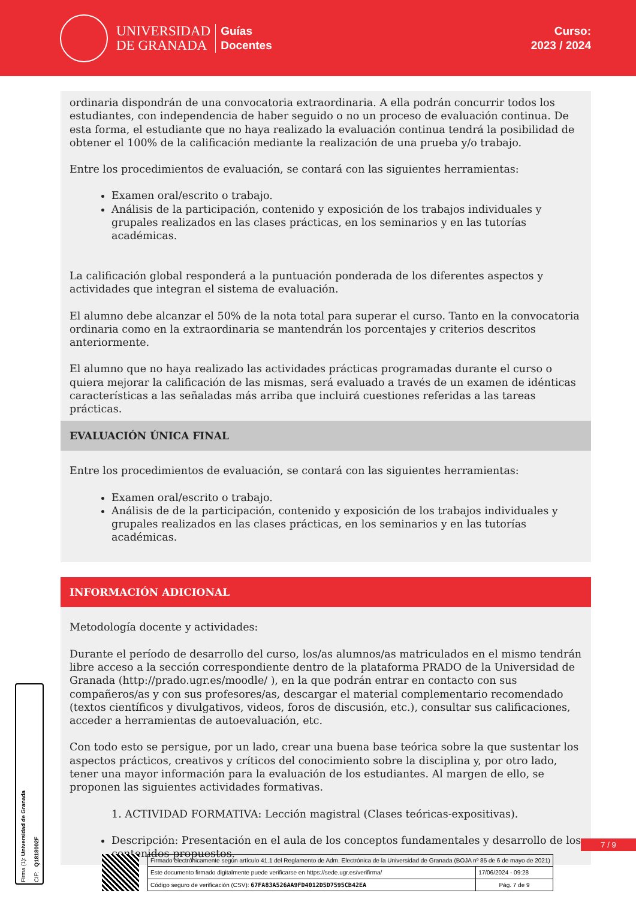UNIVERSIDAD
DE GRANADA
Guías
Docentes
Curso:
2023 / 2024
ordinaria dispondrán de una convocatoria extraordinaria. A ella podrán concurrir todos los estudiantes, con independencia de haber seguido o no un proceso de evaluación continua. De esta forma, el estudiante que no haya realizado la evaluación continua tendrá la posibilidad de obtener el 100% de la calificación mediante la realización de una prueba y/o trabajo.
Entre los procedimientos de evaluación, se contará con las siguientes herramientas:
Examen oral/escrito o trabajo.
Análisis de la participación, contenido y exposición de los trabajos individuales y grupales realizados en las clases prácticas, en los seminarios y en las tutorías académicas.
La calificación global responderá a la puntuación ponderada de los diferentes aspectos y actividades que integran el sistema de evaluación.
El alumno debe alcanzar el 50% de la nota total para superar el curso. Tanto en la convocatoria ordinaria como en la extraordinaria se mantendrán los porcentajes y criterios descritos anteriormente.
El alumno que no haya realizado las actividades prácticas programadas durante el curso o quiera mejorar la calificación de las mismas, será evaluado a través de un examen de idénticas características a las señaladas más arriba que incluirá cuestiones referidas a las tareas prácticas.
EVALUACIÓN ÚNICA FINAL
Entre los procedimientos de evaluación, se contará con las siguientes herramientas:
Examen oral/escrito o trabajo.
Análisis de de la participación, contenido y exposición de los trabajos individuales y grupales realizados en las clases prácticas, en los seminarios y en las tutorías académicas.
INFORMACIÓN ADICIONAL
Metodología docente y actividades:
Durante el período de desarrollo del curso, los/as alumnos/as matriculados en el mismo tendrán libre acceso a la sección correspondiente dentro de la plataforma PRADO de la Universidad de Granada (http://prado.ugr.es/moodle/ ), en la que podrán entrar en contacto con sus compañeros/as y con sus profesores/as, descargar el material complementario recomendado (textos científicos y divulgativos, videos, foros de discusión, etc.), consultar sus calificaciones, acceder a herramientas de autoevaluación, etc.
Con todo esto se persigue, por un lado, crear una buena base teórica sobre la que sustentar los aspectos prácticos, creativos y críticos del conocimiento sobre la disciplina y, por otro lado, tener una mayor información para la evaluación de los estudiantes. Al margen de ello, se proponen las siguientes actividades formativas.
1. ACTIVIDAD FORMATIVA: Lección magistral (Clases teóricas-expositivas).
Descripción: Presentación en el aula de los conceptos fundamentales y desarrollo de los contenidos propuestos.
7 / 9
Firma (1): Universidad de Granada CIF: Q1818002F
| Firmado electrónicamente según artículo 41.1 del Reglamento de Adm. Electrónica de la Universidad de Granada (BOJA nº 85 de 6 de mayo de 2021) | |
| Este documento firmado digitalmente puede verificarse en https://sede.ugr.es/verifirma/ | 17/06/2024 - 09:28 |
| Código seguro de verificación (CSV): 67FA83A526AA9FD4012D5D7595CB42EA | Pág. 7 de 9 |